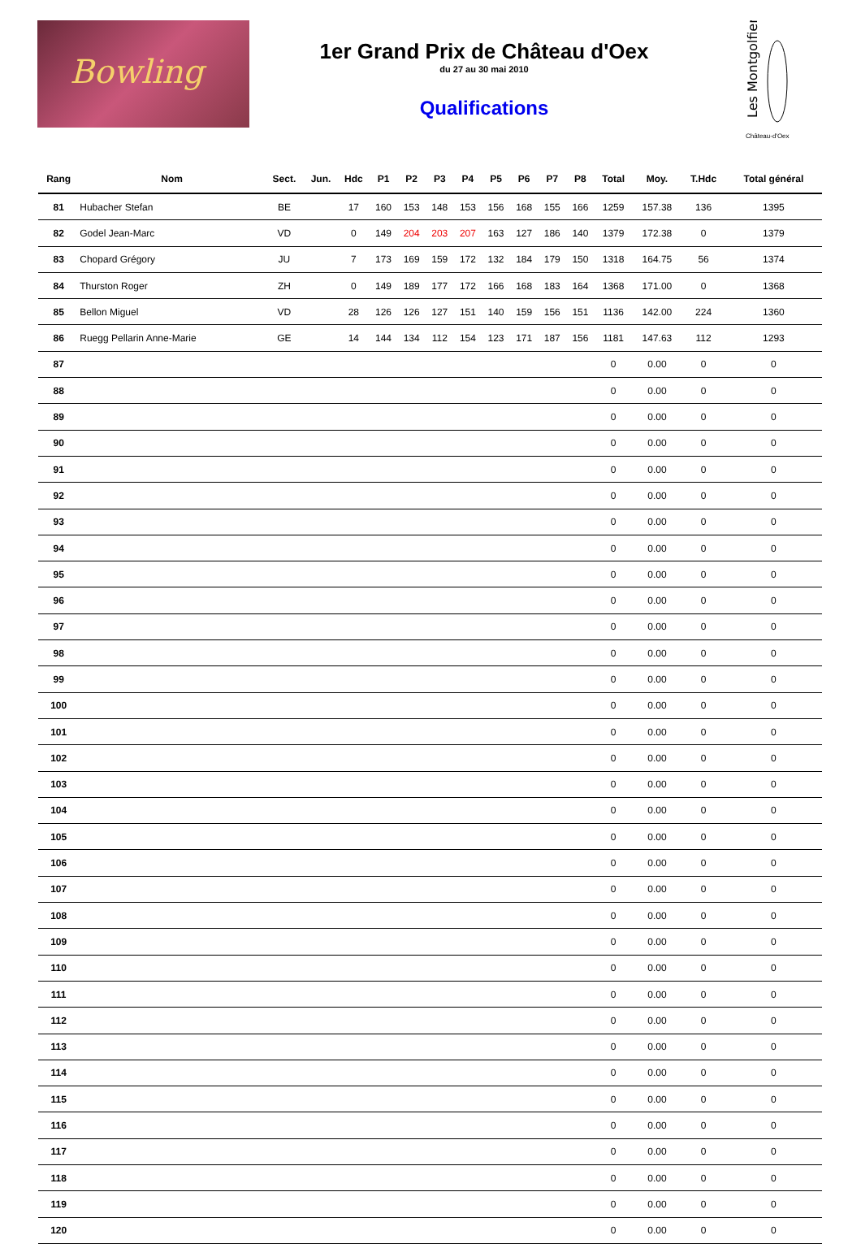Bowling
1er Grand Prix de Château d'Oex
du 27 au 30 mai 2010
Qualifications
Les Montgolfiers
Château-d'Oex
| Rang | Nom | Sect. | Jun. | Hdc | P1 | P2 | P3 | P4 | P5 | P6 | P7 | P8 | Total | Moy. | T.Hdc | Total général |
| --- | --- | --- | --- | --- | --- | --- | --- | --- | --- | --- | --- | --- | --- | --- | --- | --- |
| 81 | Hubacher Stefan | BE | | 17 | 160 | 153 | 148 | 153 | 156 | 168 | 155 | 166 | 1259 | 157.38 | 136 | 1395 |
| 82 | Godel Jean-Marc | VD | | 0 | 149 | 204 | 203 | 207 | 163 | 127 | 186 | 140 | 1379 | 172.38 | 0 | 1379 |
| 83 | Chopard Grégory | JU | | 7 | 173 | 169 | 159 | 172 | 132 | 184 | 179 | 150 | 1318 | 164.75 | 56 | 1374 |
| 84 | Thurston Roger | ZH | | 0 | 149 | 189 | 177 | 172 | 166 | 168 | 183 | 164 | 1368 | 171.00 | 0 | 1368 |
| 85 | Bellon Miguel | VD | | 28 | 126 | 126 | 127 | 151 | 140 | 159 | 156 | 151 | 1136 | 142.00 | 224 | 1360 |
| 86 | Ruegg Pellarin Anne-Marie | GE | | 14 | 144 | 134 | 112 | 154 | 123 | 171 | 187 | 156 | 1181 | 147.63 | 112 | 1293 |
| 87 | | | | | | | | | | | | | 0 | 0.00 | 0 | 0 |
| 88 | | | | | | | | | | | | | 0 | 0.00 | 0 | 0 |
| 89 | | | | | | | | | | | | | 0 | 0.00 | 0 | 0 |
| 90 | | | | | | | | | | | | | 0 | 0.00 | 0 | 0 |
| 91 | | | | | | | | | | | | | 0 | 0.00 | 0 | 0 |
| 92 | | | | | | | | | | | | | 0 | 0.00 | 0 | 0 |
| 93 | | | | | | | | | | | | | 0 | 0.00 | 0 | 0 |
| 94 | | | | | | | | | | | | | 0 | 0.00 | 0 | 0 |
| 95 | | | | | | | | | | | | | 0 | 0.00 | 0 | 0 |
| 96 | | | | | | | | | | | | | 0 | 0.00 | 0 | 0 |
| 97 | | | | | | | | | | | | | 0 | 0.00 | 0 | 0 |
| 98 | | | | | | | | | | | | | 0 | 0.00 | 0 | 0 |
| 99 | | | | | | | | | | | | | 0 | 0.00 | 0 | 0 |
| 100 | | | | | | | | | | | | | 0 | 0.00 | 0 | 0 |
| 101 | | | | | | | | | | | | | 0 | 0.00 | 0 | 0 |
| 102 | | | | | | | | | | | | | 0 | 0.00 | 0 | 0 |
| 103 | | | | | | | | | | | | | 0 | 0.00 | 0 | 0 |
| 104 | | | | | | | | | | | | | 0 | 0.00 | 0 | 0 |
| 105 | | | | | | | | | | | | | 0 | 0.00 | 0 | 0 |
| 106 | | | | | | | | | | | | | 0 | 0.00 | 0 | 0 |
| 107 | | | | | | | | | | | | | 0 | 0.00 | 0 | 0 |
| 108 | | | | | | | | | | | | | 0 | 0.00 | 0 | 0 |
| 109 | | | | | | | | | | | | | 0 | 0.00 | 0 | 0 |
| 110 | | | | | | | | | | | | | 0 | 0.00 | 0 | 0 |
| 111 | | | | | | | | | | | | | 0 | 0.00 | 0 | 0 |
| 112 | | | | | | | | | | | | | 0 | 0.00 | 0 | 0 |
| 113 | | | | | | | | | | | | | 0 | 0.00 | 0 | 0 |
| 114 | | | | | | | | | | | | | 0 | 0.00 | 0 | 0 |
| 115 | | | | | | | | | | | | | 0 | 0.00 | 0 | 0 |
| 116 | | | | | | | | | | | | | 0 | 0.00 | 0 | 0 |
| 117 | | | | | | | | | | | | | 0 | 0.00 | 0 | 0 |
| 118 | | | | | | | | | | | | | 0 | 0.00 | 0 | 0 |
| 119 | | | | | | | | | | | | | 0 | 0.00 | 0 | 0 |
| 120 | | | | | | | | | | | | | 0 | 0.00 | 0 | 0 |